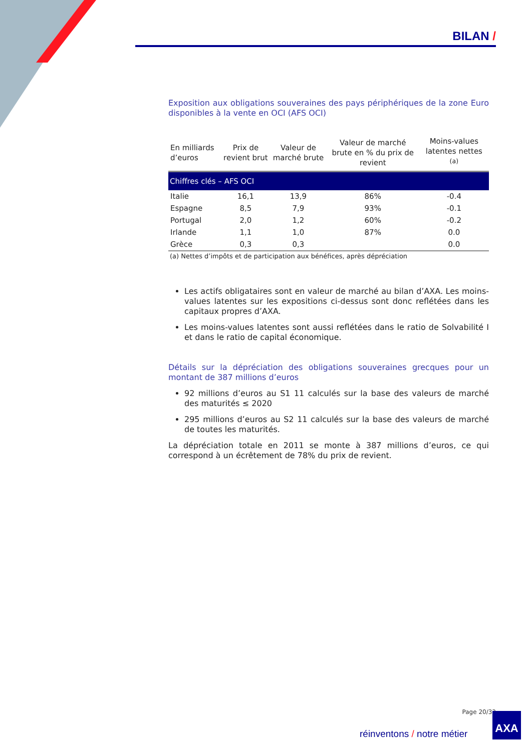BILAN /
Exposition aux obligations souveraines des pays périphériques de la zone Euro disponibles à la vente en OCI (AFS OCI)
| Chiffres clés – AFS OCI | | | | |
| --- | --- | --- | --- | --- |
| En milliards d’euros | Prix de revient brut | Valeur de marché brute | Valeur de marché brute en % du prix de revient | Moins-values latentes nettes <sup>(a)</sup> |
| Italie | 16,1 | 13,9 | 86% | -0.4 |
| Espagne | 8,5 | 7,9 | 93% | -0.1 |
| Portugal | 2,0 | 1,2 | 60% | -0.2 |
| Irlande | 1,1 | 1,0 | 87% | 0.0 |
| Grèce | 0,3 | 0,3 | | 0.0 |
(a) Nettes d’impôts et de participation aux bénéfices, après dépréciation
Les actifs obligataires sont en valeur de marché au bilan d’AXA. Les moins-values latentes sur les expositions ci-dessus sont donc reflétées dans les capitaux propres d’AXA.
Les moins-values latentes sont aussi reflétées dans le ratio de Solvabilité I et dans le ratio de capital économique.
Détails sur la dépréciation des obligations souveraines grecques pour un montant de 387 millions d’euros
92 millions d’euros au S1 11 calculés sur la base des valeurs de marché des maturités ≤ 2020
295 millions d’euros au S2 11 calculés sur la base des valeurs de marché de toutes les maturités.
La dépréciation totale en 2011 se monte à 387 millions d’euros, ce qui correspond à un écrêtement de 78% du prix de revient.
Page 20/33
réinventons / notre métier
AXA